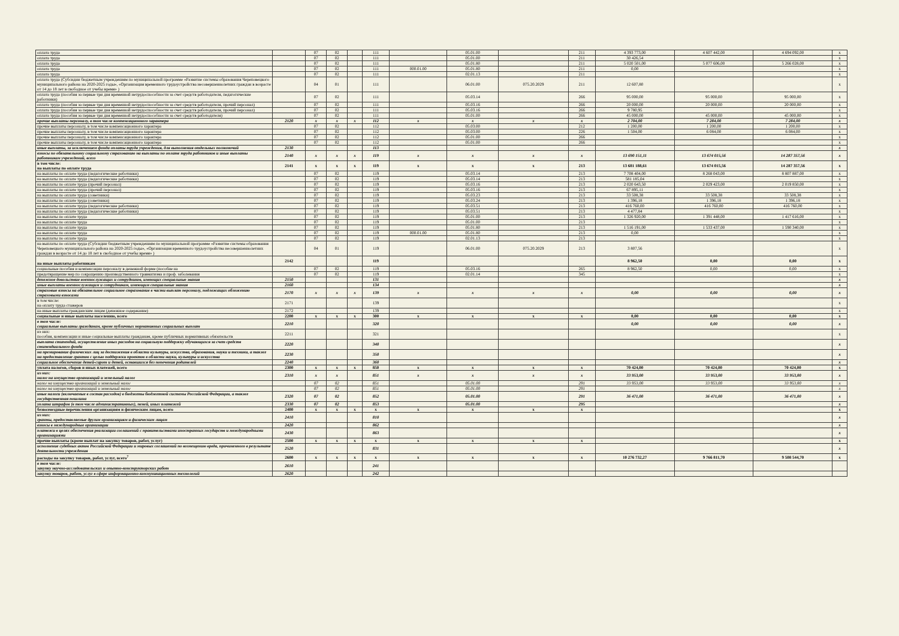| оплата труда | | 07 | 02 | | 111 | | 05.01.00 | | 211 | 4 393 773,00 | 4 607 442,00 | 4 694 092,00 | x |
| оплата труда | | 07 | 02 | | 111 | | 05.01.00 | | 211 | 30 426,54 | | | x |
| оплата труда | | 07 | 02 | | 111 | | 05.01.80 | | 211 | 5 020 501,00 | 5 077 606,00 | 5 266 028,00 | x |
| оплата труда | | 07 | 02 | | 111 | 000.01.00 | 05.01.80 | | 211 | 0,00 | | | x |
| оплата труда | | 07 | 02 | | 111 | | 02.01.13 | | 211 | | | | x |
| оплата труда (Субсидии бюджетным учреждениям по муниципальной программе «Развитие системы образования Череповецкого муниципального района на 2020-2025 годы», «Организация временного трудоустройства несовершеннолетних граждан в возрасте от 14 до 18 лет в свободное от учебы время» ) | | 04 | 01 | | 111 | | 06.01.00 | 075.20.2029 | 211 | 12 607,80 | | | x |
| оплата труда (пособия за первые три дня временной нетрудоспособности за счет средств работодателя, педагогические работники) | | 07 | 02 | | 111 | | 05.03.14 | | 266 | 95 000,00 | 95 000,00 | 95 000,00 | x |
| оплата труда (пособия за первые три дня временной нетрудоспособности за счет средств работодателя, прочий персонал) | | 07 | 02 | | 111 | | 05.03.16 | | 266 | 20 000,00 | 20 000,00 | 20 000,00 | x |
| оплата труда (пособия за первые три дня временной нетрудоспособности за счет средств работодателя, прочий персонал) | | 07 | 02 | | 111 | | 05.03.16 | | 266 | 9 780,95 | | | x |
| оплата труда (пособия за первые три дня временной нетрудоспособности за счет средств работодателя) | | 07 | 02 | | 111 | | 05.01.00 | | 266 | 45 000,00 | 45 000,00 | 45 000,00 | x |
| прочие выплаты персоналу, в том числе компенсационного характера | 2120 | x | x | x | 112 | x | x | x | x | 2 704,00 | 7 284,00 | 7 284,00 | x |
| прочие выплаты персоналу, в том числе компенсационного характера | | 07 | 02 | | 112 | | 05.03.00 | | 212 | 1 200,00 | 1 200,00 | 1 200,00 | x |
| прочие выплаты персоналу, в том числе компенсационного характера | | 07 | 02 | | 112 | | 05.03.00 | | 226 | 1 504,00 | 6 084,00 | 6 084,00 | x |
| прочие выплаты персоналу, в том числе компенсационного характера | | 07 | 02 | | 112 | | 05.01.00 | | 266 | | | | x |
| прочие выплаты персоналу, в том числе компенсационного характера | | 07 | 02 | | 112 | | 05.01.00 | | 266 | | | | x |
| иные выплаты, за исключением фонда оплаты труда учреждения, для выполнения отдельных полномочий | 2130 | | | | 113 | | | | | | | | x |
| взносы по обязательному социальному страхованию на выплаты по оплате труда работников и иные выплаты работникам учреждений, всего | 2140 | x | x | x | 119 | x | x | x | x | 13 690 151,11 | 13 674 015,56 | 14 287 357,56 | x |
| в том числе: на выплаты по оплате труда | 2141 | x | x | x | 119 | x | x | x | 213 | 13 681 188,61 | 13 674 015,56 | 14 287 357,56 | x |
| на выплаты по оплате труда (педагогические работники) | | 07 | 02 | | 119 | | 05.03.14 | | 213 | 7 708 404,00 | 8 268 043,00 | 8 807 887,00 | x |
| на выплаты по оплате труда (педагогические работники) | | 07 | 02 | | 119 | | 05.03.14 | | 213 | 581 185,04 | | | x |
| на выплаты по оплате труда (прочий персонал) | | 07 | 02 | | 119 | | 05.03.16 | | 213 | 2 020 643,50 | 2 029 423,00 | 2 019 850,00 | x |
| на выплаты по оплате труда (прочий персонал) | | 07 | 02 | | 119 | | 05.03.16 | | 213 | 67 895,11 | | | x |
| на выплаты по оплате труда (советники) | | 07 | 02 | | 119 | | 05.03.23 | | 213 | 33 508,38 | 33 508,38 | 33 508,38 | x |
| на выплаты по оплате труда (советники) | | 07 | 02 | | 119 | | 05.03.24 | | 213 | 1 396,18 | 1 396,18 | 1 396,18 | x |
| на выплаты по оплате труда (педагогические работники) | | 07 | 02 | | 119 | | 05.03.51 | | 213 | 416 760,00 | 416 760,00 | 416 760,00 | x |
| на выплаты по оплате труда (педагогические работники) | | 07 | 02 | | 119 | | 05.03.51 | | 213 | 4 477,84 | | | x |
| на выплаты по оплате труда | | 07 | 02 | | 119 | | 05.01.00 | | 213 | 1 326 920,00 | 1 391 448,00 | 1 417 616,00 | x |
| на выплаты по оплате труда | | 07 | 02 | | 119 | | 05.01.00 | | 213 | | | | x |
| на выплаты по оплате труда | | 07 | 02 | | 119 | | 05.01.80 | | 213 | 1 516 191,00 | 1 533 437,00 | 1 590 340,00 | x |
| на выплаты по оплате труда | | 07 | 02 | | 119 | 000.01.00 | 05.01.80 | | 213 | 0,00 | | | x |
| на выплаты по оплате труда | | 07 | 02 | | 119 | | 02.01.13 | | 213 | | | | x |
| на выплаты по оплате труда (Субсидии бюджетным учреждениям по муниципальной программе «Развитие системы образования Череповецкого муниципального района на 2020-2025 годы», «Организация временного трудоустройства несовершеннолетних граждан в возрасте от 14 до 18 лет в свободное от учебы время» ) | | 04 | 01 | | 119 | | 06.01.00 | 075.20.2029 | 213 | 3 807,56 | | | x |
| на иные выплаты работникам | 2142 | | | | 119 | | | | | 8 962,50 | 0,00 | 0,00 | x |
| социальные пособия и компенсации персоналу в денежной форме (пособие на | | 07 | 02 | | 119 | | 05.03.16 | | 265 | 8 962,50 | 0,00 | 0,00 | x |
| предотвращение мер по сокращению производственного травматизма и проф. заболевания | | 07 | 02 | | 119 | | 02.01.14 | | 345 | | | | x |
| денежное довольствие военнослужащих и сотрудников, имеющих специальные звания | 2150 | | | | 131 | | | | | | | | x |
| иные выплаты военнослужащим и сотрудникам, имеющим специальные звания | 2160 | | | | 134 | | | | | | | | x |
| страховые взносы на обязательное социальное страхование в части выплат персоналу, подлежащих обложению страховыми взносами | 2170 | x | x | x | 139 | x | x | x | x | 0,00 | 0,00 | 0,00 | x |
| в том числе: на оплату труда стажеров | 2171 | | | | 139 | | | | | | | | x |
| на иные выплаты гражданским лицам (денежное содержание) | 2172 | | | | 139 | | | | | | | | x |
| социальные и иные выплаты населению, всего | 2200 | x | x | x | 300 | x | x | x | x | 0,00 | 0,00 | 0,00 | x |
| в том числе: социальные выплаты гражданам, кроме публичных нормативных социальных выплат | 2210 | | | | 320 | | | | | 0,00 | 0,00 | 0,00 | x |
| из них: пособия, компенсации и иные социальные выплаты гражданам, кроме публичных нормативных обязательств | 2211 | | | | 321 | | | | | | | | x |
| выплата стипендий, осуществление иных расходов на социальную поддержку обучающихся за счет средств стипендиального фонда | 2220 | | | | 340 | | | | | | | | x |
| на премирование физических лиц за достижения в области культуры, искусства, образования, науки и техники, а также на предоставление грантов с целью поддержки проектов в области науки, культуры и искусства | 2230 | | | | 350 | | | | | | | | x |
| социальное обеспечение детей-сирот и детей, оставшихся без попечения родителей | 2240 | | | | 360 | | | | | | | | x |
| уплата налогов, сборов и иных платежей, всего | 2300 | x | x | x | 850 | x | x | x | x | 70 424,00 | 70 424,00 | 70 424,00 | x |
| из них: налог на имущество организаций и земельный налог | 2310 | x | x | | 851 | x | x | x | x | 33 953,00 | 33 953,00 | 33 953,00 | x |
| налог на имущество организаций и земельный налог | | 07 | 02 | | 851 | | 05.01.00 | | 291 | 33 953,00 | 33 953,00 | 33 953,00 | x |
| налог на имущество организаций и земельный налог | | 07 | 02 | | 851 | | 05.01.00 | | 291 | | | | x |
| иные налоги (включаемые в состав расходов) в бюджеты бюджетной системы Российской Федерации, а также государственная пошлина | 2320 | 07 | 02 | | 852 | | 05.01.00 | | 291 | 36 471,00 | 36 471,00 | 36 471,00 | x |
| уплата штрафов (в том числе административных), пеней, иных платежей | 2330 | 07 | 02 | | 853 | | 05.01.00 | | 295 | | | | x |
| безвозмездные перечисления организациям и физическим лицам, всего | 2400 | x | x | x | x | x | x | x | x | | | | x |
| из них: гранты, предоставляемые другим организациям и физическим лицам | 2410 | | | | 810 | | | | | | | | x |
| взносы в международные организации | 2420 | | | | 862 | | | | | | | | x |
| платежи в целях обеспечения реализации соглашений с правительствами иностранных государств и международными организациями | 2430 | | | | 863 | | | | | | | | x |
| прочие выплаты (кроме выплат на закупку товаров, работ, услуг) | 2500 | x | x | x | x | x | x | x | x | | | | x |
| исполнение судебных актов Российской Федерации и мировых соглашений по возмещению вреда, причиненного в результате деятельности учреждения | 2520 | | | | 831 | | | | | | | | x |
| расходы на закупку товаров, работ, услуг, всего<sup>7</sup> | 2600 | x | x | x | x | x | x | x | x | 10 276 732,27 | 9 766 811,70 | 9 508 544,70 | x |
| в том числе: закупку научно-исследовательских и опытно-конструкторских работ | 2610 | | | | 241 | | | | | | | | |
| закупку товаров, работ, услуг в сфере информационно-коммуникационных технологий | 2620 | | | | 242 | | | | | | | | |